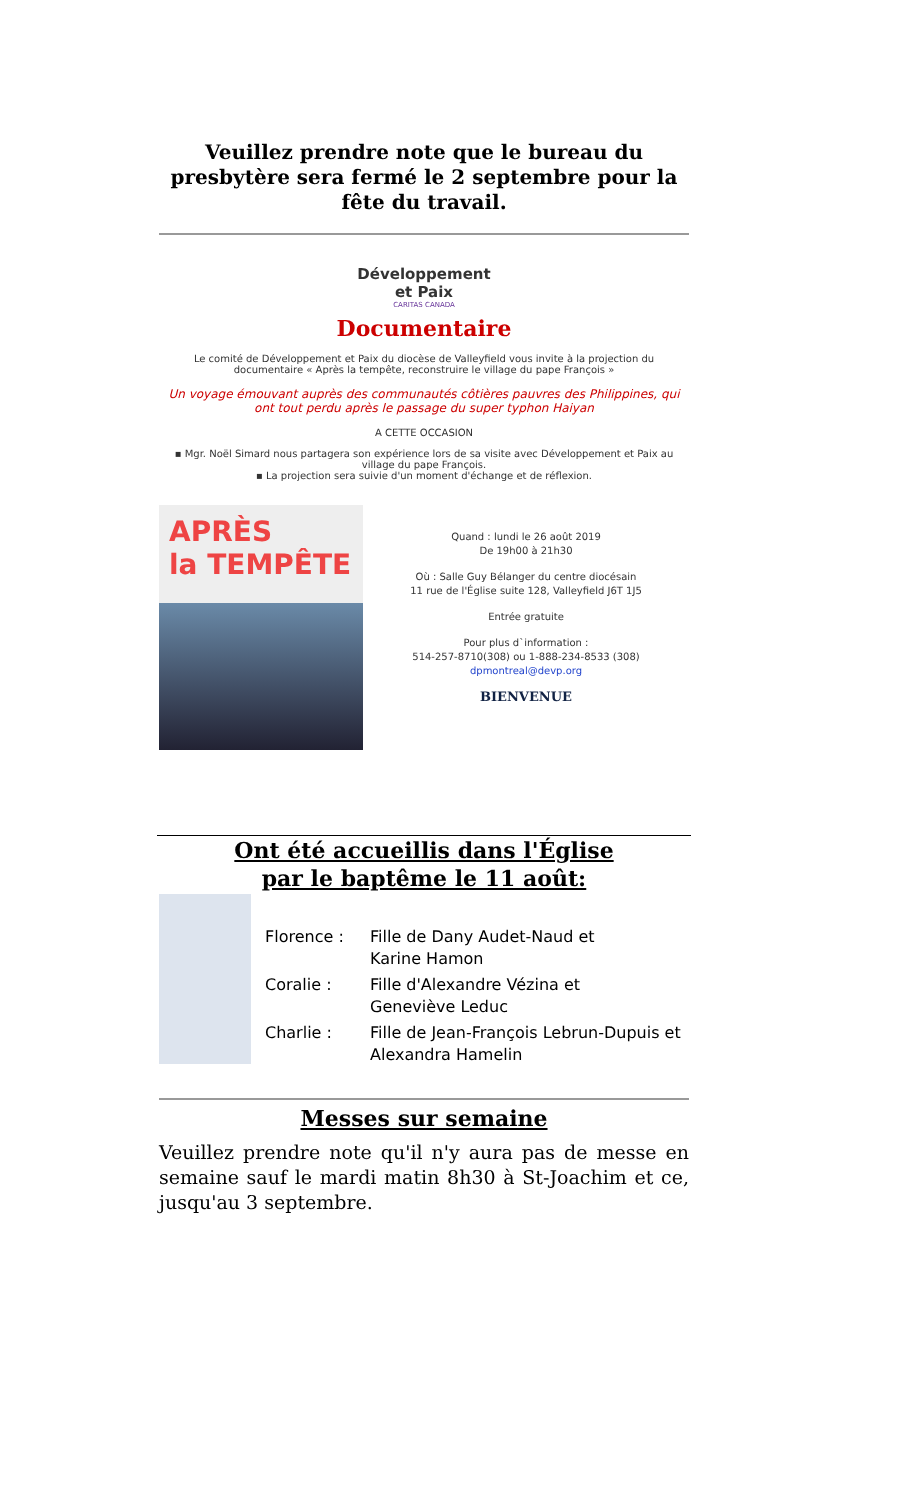Veuillez prendre note que le bureau du presbytère sera fermé le 2 septembre pour la fête du travail.
Développement
et Paix
CARITAS CANADA
Documentaire
Le comité de Développement et Paix du diocèse de Valleyfield vous invite à la projection du documentaire « Après la tempête, reconstruire le village du pape François »
Un voyage émouvant auprès des communautés côtières pauvres des Philippines, qui ont tout perdu après le passage du super typhon Haiyan
A CETTE OCCASION
▪ Mgr. Noël Simard nous partagera son expérience lors de sa visite avec Développement et Paix au village du pape François.
▪ La projection sera suivie d'un moment d'échange et de réflexion.
APRÈS
la TEMPÊTE
Quand : lundi le 26 août 2019
De 19h00 à 21h30
Où : Salle Guy Bélanger du centre diocésain
11 rue de l'Église suite 128, Valleyfield J6T 1J5
Entrée gratuite
Pour plus d`information :
514-257-8710(308) ou 1-888-234-8533 (308)
dpmontreal@devp.org
BIENVENUE
Ont été accueillis dans l'Église
par le baptême le 11 août:
| Florence : | Fille de Dany Audet-Naud et Karine Hamon |
| Coralie : | Fille d'Alexandre Vézina et Geneviève Leduc |
| Charlie : | Fille de Jean-François Lebrun-Dupuis et Alexandra Hamelin |
Messes sur semaine
Veuillez prendre note qu'il n'y aura pas de messe en semaine sauf le mardi matin 8h30 à St-Joachim et ce, jusqu'au 3 septembre.